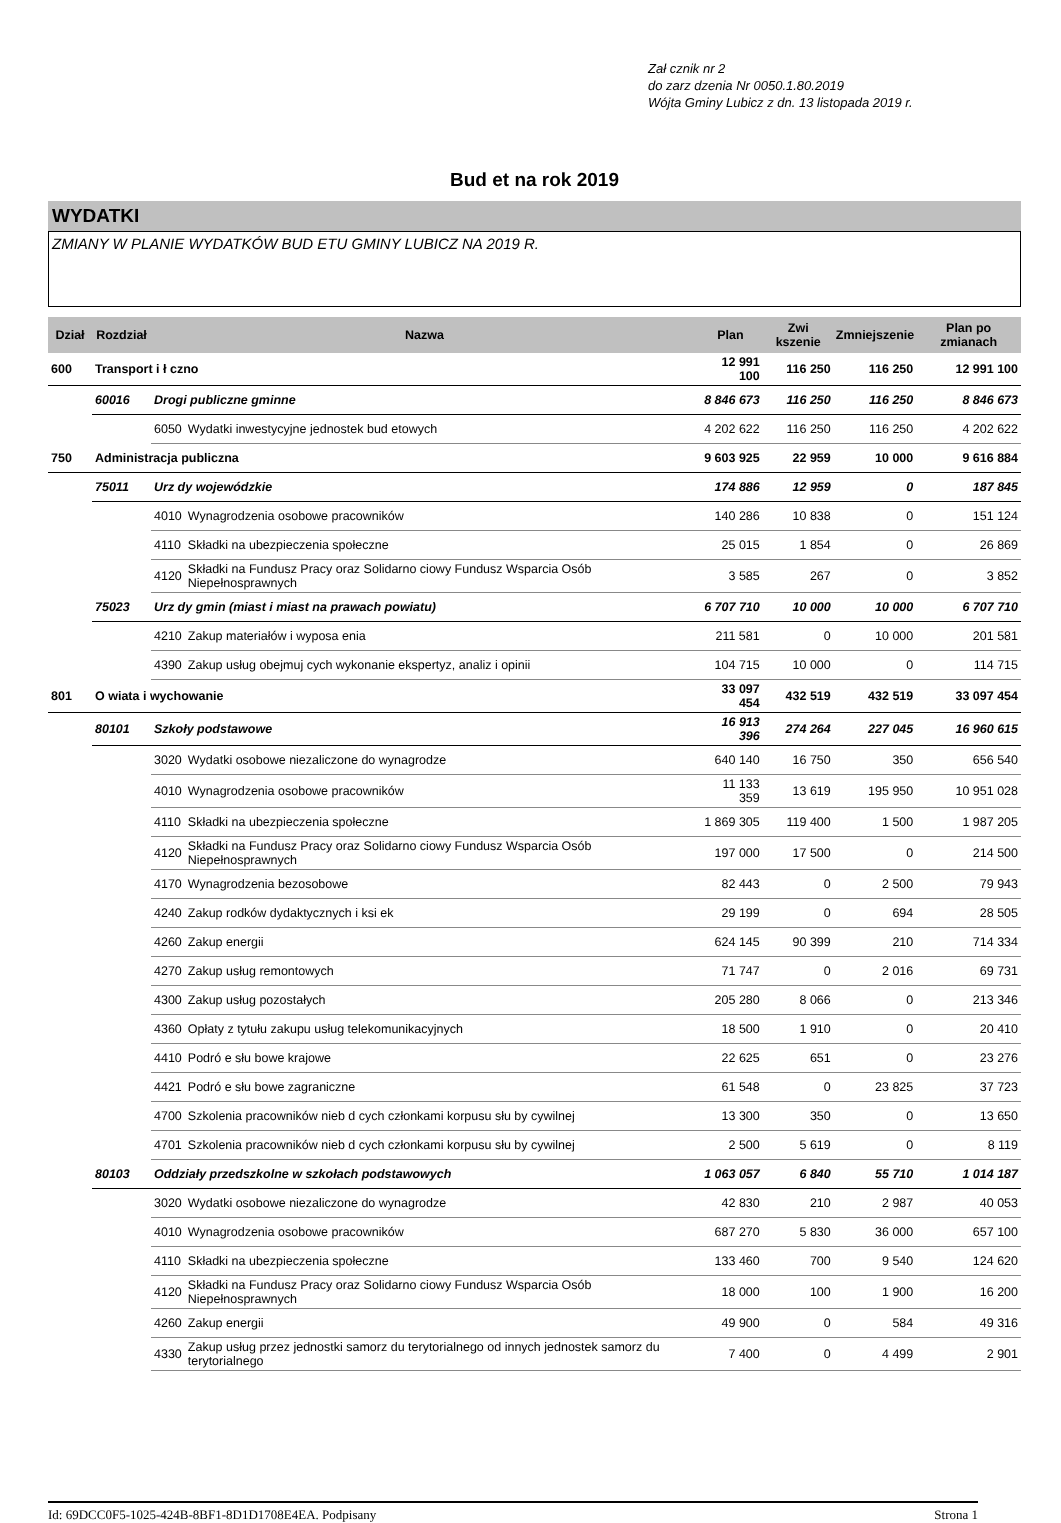Zał cznik nr 2
do zarz dzenia Nr 0050.1.80.2019
Wójta Gminy Lubicz z dn. 13 listopada 2019 r.
Bud et na rok 2019
WYDATKI
ZMIANY W PLANIE WYDATKÓW BUD ETU GMINY LUBICZ NA 2019 R.
| Dział | Rozdział | Nazwa | | Plan | Zwi kszenie | Zmniejszenie | Plan po zmianach |
| --- | --- | --- | --- | --- | --- | --- | --- |
| 600 | Transport i ł czno | | | 12 991 100 | 116 250 | 116 250 | 12 991 100 |
| | 60016 | Drogi publiczne gminne | | 8 846 673 | 116 250 | 116 250 | 8 846 673 |
| | | 6050 | Wydatki inwestycyjne jednostek bud etowych | 4 202 622 | 116 250 | 116 250 | 4 202 622 |
| 750 | Administracja publiczna | | | 9 603 925 | 22 959 | 10 000 | 9 616 884 |
| | 75011 | Urz dy wojewódzkie | | 174 886 | 12 959 | 0 | 187 845 |
| | | 4010 | Wynagrodzenia osobowe pracowników | 140 286 | 10 838 | 0 | 151 124 |
| | | 4110 | Składki na ubezpieczenia społeczne | 25 015 | 1 854 | 0 | 26 869 |
| | | 4120 | Składki na Fundusz Pracy oraz Solidarno ciowy Fundusz Wsparcia Osób Niepełnosprawnych | 3 585 | 267 | 0 | 3 852 |
| | 75023 | Urz dy gmin (miast i miast na prawach powiatu) | | 6 707 710 | 10 000 | 10 000 | 6 707 710 |
| | | 4210 | Zakup materiałów i wyposa enia | 211 581 | 0 | 10 000 | 201 581 |
| | | 4390 | Zakup usług obejmuj cych wykonanie ekspertyz, analiz i opinii | 104 715 | 10 000 | 0 | 114 715 |
| 801 | O wiata i wychowanie | | | 33 097 454 | 432 519 | 432 519 | 33 097 454 |
| | 80101 | Szkoły podstawowe | | 16 913 396 | 274 264 | 227 045 | 16 960 615 |
| | | 3020 | Wydatki osobowe niezaliczone do wynagrodze | 640 140 | 16 750 | 350 | 656 540 |
| | | 4010 | Wynagrodzenia osobowe pracowników | 11 133 359 | 13 619 | 195 950 | 10 951 028 |
| | | 4110 | Składki na ubezpieczenia społeczne | 1 869 305 | 119 400 | 1 500 | 1 987 205 |
| | | 4120 | Składki na Fundusz Pracy oraz Solidarno ciowy Fundusz Wsparcia Osób Niepełnosprawnych | 197 000 | 17 500 | 0 | 214 500 |
| | | 4170 | Wynagrodzenia bezosobowe | 82 443 | 0 | 2 500 | 79 943 |
| | | 4240 | Zakup rodków dydaktycznych i ksi ek | 29 199 | 0 | 694 | 28 505 |
| | | 4260 | Zakup energii | 624 145 | 90 399 | 210 | 714 334 |
| | | 4270 | Zakup usług remontowych | 71 747 | 0 | 2 016 | 69 731 |
| | | 4300 | Zakup usług pozostałych | 205 280 | 8 066 | 0 | 213 346 |
| | | 4360 | Opłaty z tytułu zakupu usług telekomunikacyjnych | 18 500 | 1 910 | 0 | 20 410 |
| | | 4410 | Podró e słu bowe krajowe | 22 625 | 651 | 0 | 23 276 |
| | | 4421 | Podró e słu bowe zagraniczne | 61 548 | 0 | 23 825 | 37 723 |
| | | 4700 | Szkolenia pracowników nieb d cych członkami korpusu słu by cywilnej | 13 300 | 350 | 0 | 13 650 |
| | | 4701 | Szkolenia pracowników nieb d cych członkami korpusu słu by cywilnej | 2 500 | 5 619 | 0 | 8 119 |
| | 80103 | Oddziały przedszkolne w szkołach podstawowych | | 1 063 057 | 6 840 | 55 710 | 1 014 187 |
| | | 3020 | Wydatki osobowe niezaliczone do wynagrodze | 42 830 | 210 | 2 987 | 40 053 |
| | | 4010 | Wynagrodzenia osobowe pracowników | 687 270 | 5 830 | 36 000 | 657 100 |
| | | 4110 | Składki na ubezpieczenia społeczne | 133 460 | 700 | 9 540 | 124 620 |
| | | 4120 | Składki na Fundusz Pracy oraz Solidarno ciowy Fundusz Wsparcia Osób Niepełnosprawnych | 18 000 | 100 | 1 900 | 16 200 |
| | | 4260 | Zakup energii | 49 900 | 0 | 584 | 49 316 |
| | | 4330 | Zakup usług przez jednostki samorz du terytorialnego od innych jednostek samorz du terytorialnego | 7 400 | 0 | 4 499 | 2 901 |
Id: 69DCC0F5-1025-424B-8BF1-8D1D1708E4EA. Podpisany Strona 1